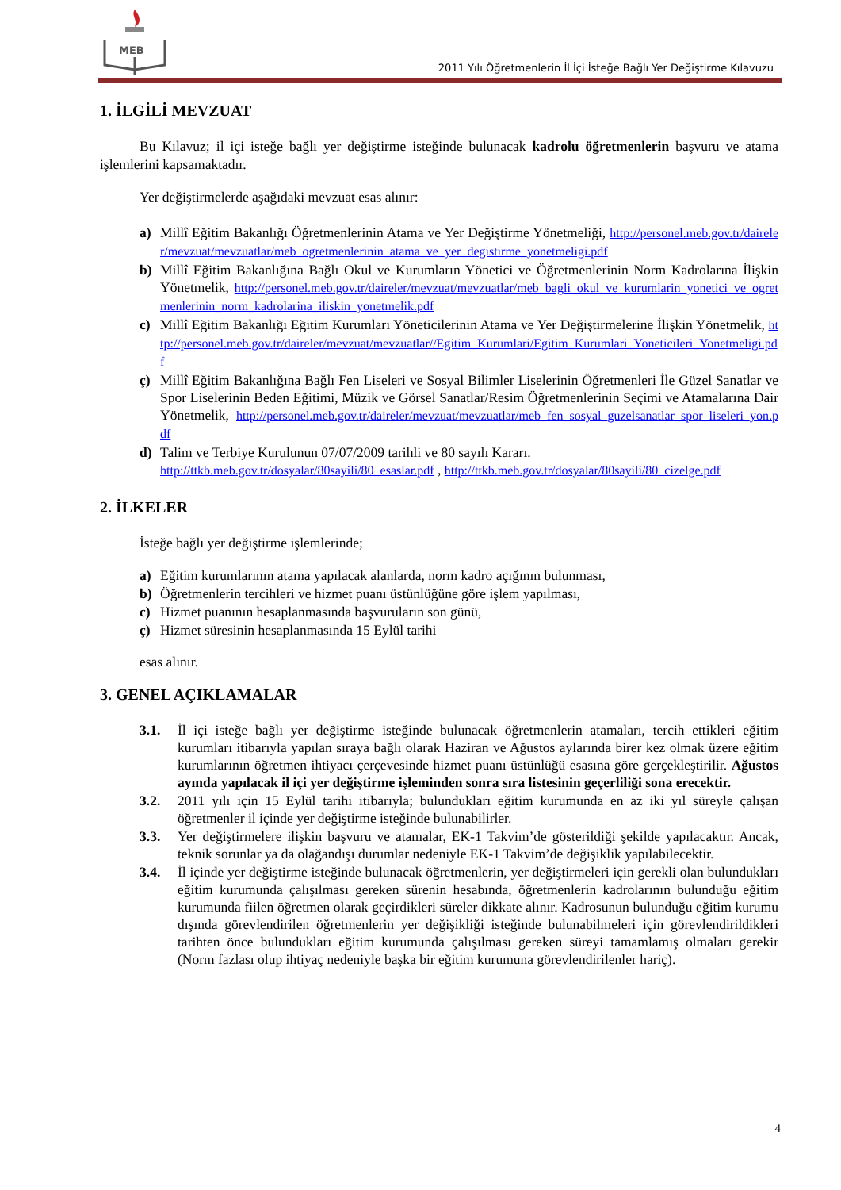MEB
2011 Yılı Öğretmenlerin İl İçi İsteğe Bağlı Yer Değiştirme Kılavuzu
1. İLGİLİ MEVZUAT
Bu Kılavuz; il içi isteğe bağlı yer değiştirme isteğinde bulunacak kadrolu öğretmenlerin başvuru ve atama işlemlerini kapsamaktadır.
Yer değiştirmelerde aşağıdaki mevzuat esas alınır:
a) Millî Eğitim Bakanlığı Öğretmenlerinin Atama ve Yer Değiştirme Yönetmeliği, http://personel.meb.gov.tr/daireler/mevzuat/mevzuatlar/meb_ogretmenlerinin_atama_ve_yer_degistirme_yonetmeligi.pdf
b) Millî Eğitim Bakanlığına Bağlı Okul ve Kurumların Yönetici ve Öğretmenlerinin Norm Kadrolarına İlişkin Yönetmelik, http://personel.meb.gov.tr/daireler/mevzuat/mevzuatlar/meb_bagli_okul_ve_kurumlarin_yonetici_ve_ogretmenlerinin_norm_kadrolarina_iliskin_yonetmelik.pdf
c) Millî Eğitim Bakanlığı Eğitim Kurumları Yöneticilerinin Atama ve Yer Değiştirmelerine İlişkin Yönetmelik, http://personel.meb.gov.tr/daireler/mevzuat/mevzuatlar//Egitim_Kurumlari/Egitim_Kurumlari_Yoneticileri_Yonetmeligi.pdf
ç) Millî Eğitim Bakanlığına Bağlı Fen Liseleri ve Sosyal Bilimler Liselerinin Öğretmenleri İle Güzel Sanatlar ve Spor Liselerinin Beden Eğitimi, Müzik ve Görsel Sanatlar/Resim Öğretmenlerinin Seçimi ve Atamalarına Dair Yönetmelik, http://personel.meb.gov.tr/daireler/mevzuat/mevzuatlar/meb_fen_sosyal_guzelsanatlar_spor_liseleri_yon.pdf
d) Talim ve Terbiye Kurulunun 07/07/2009 tarihli ve 80 sayılı Kararı.
http://ttkb.meb.gov.tr/dosyalar/80sayili/80_esaslar.pdf , http://ttkb.meb.gov.tr/dosyalar/80sayili/80_cizelge.pdf
2. İLKELER
İsteğe bağlı yer değiştirme işlemlerinde;
a) Eğitim kurumlarının atama yapılacak alanlarda, norm kadro açığının bulunması,
b) Öğretmenlerin tercihleri ve hizmet puanı üstünlüğüne göre işlem yapılması,
c) Hizmet puanının hesaplanmasında başvuruların son günü,
ç) Hizmet süresinin hesaplanmasında 15 Eylül tarihi
esas alınır.
3. GENEL AÇIKLAMALAR
3.1. İl içi isteğe bağlı yer değiştirme isteğinde bulunacak öğretmenlerin atamaları, tercih ettikleri eğitim kurumları itibarıyla yapılan sıraya bağlı olarak Haziran ve Ağustos aylarında birer kez olmak üzere eğitim kurumlarının öğretmen ihtiyacı çerçevesinde hizmet puanı üstünlüğü esasına göre gerçekleştirilir. Ağustos ayında yapılacak il içi yer değiştirme işleminden sonra sıra listesinin geçerliliği sona erecektir.
3.2. 2011 yılı için 15 Eylül tarihi itibarıyla; bulundukları eğitim kurumunda en az iki yıl süreyle çalışan öğretmenler il içinde yer değiştirme isteğinde bulunabilirler.
3.3. Yer değiştirmelere ilişkin başvuru ve atamalar, EK-1 Takvim’de gösterildiği şekilde yapılacaktır. Ancak, teknik sorunlar ya da olağandışı durumlar nedeniyle EK-1 Takvim’de değişiklik yapılabilecektir.
3.4. İl içinde yer değiştirme isteğinde bulunacak öğretmenlerin, yer değiştirmeleri için gerekli olan bulundukları eğitim kurumunda çalışılması gereken sürenin hesabında, öğretmenlerin kadrolarının bulunduğu eğitim kurumunda fiilen öğretmen olarak geçirdikleri süreler dikkate alınır. Kadrosunun bulunduğu eğitim kurumu dışında görevlendirilen öğretmenlerin yer değişikliği isteğinde bulunabilmeleri için görevlendirildikleri tarihten önce bulundukları eğitim kurumunda çalışılması gereken süreyi tamamlamış olmaları gerekir (Norm fazlası olup ihtiyaç nedeniyle başka bir eğitim kurumuna görevlendirilenler hariç).
4